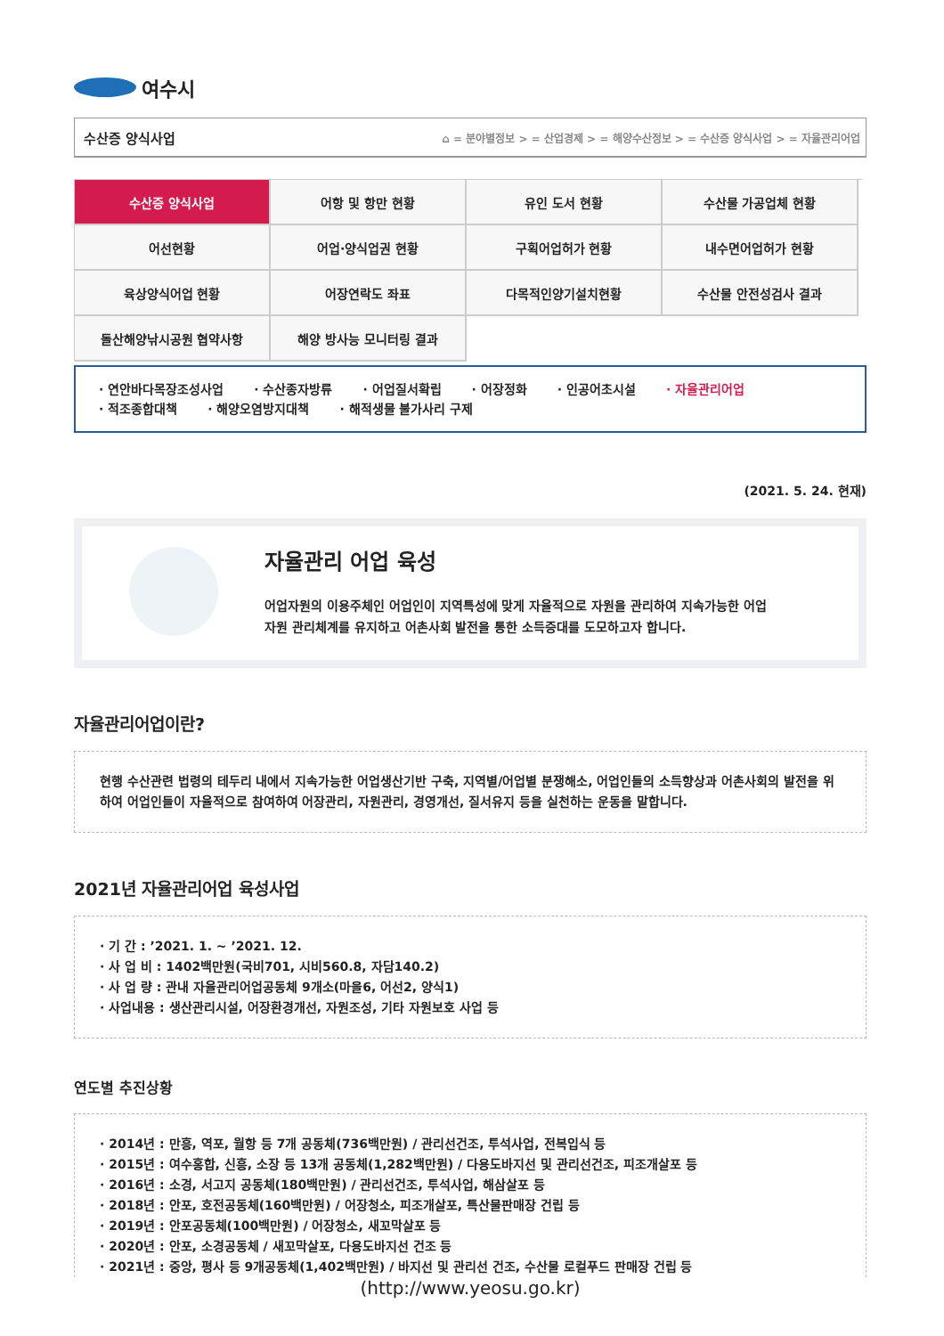여수시
수산증 양식사업 ⌂ = 분야별정보 > = 산업경제 > = 해양수산정보 > = 수산증 양식사업 > = 자율관리어업
수산증 양식사업
어항 및 항만 현황
유인 도서 현황
수산물 가공업체 현황
어선현황
어업·양식업권 현황
구획어업허가 현황
내수면어업허가 현황
육상양식어업 현황
어장연락도 좌표
다목적인양기설치현황
수산물 안전성검사 결과
돌산해양낚시공원 협약사항
해양 방사능 모니터링 결과
· 연안바다목장조성사업 · 수산종자방류 · 어업질서확립 · 어장정화 · 인공어초시설 · 자율관리어업
· 적조종합대책 · 해양오염방지대책 · 해적생물 불가사리 구제
(2021. 5. 24. 현재)
자율관리 어업 육성
어업자원의 이용주체인 어업인이 지역특성에 맞게 자율적으로 자원을 관리하여 지속가능한 어업
자원 관리체계를 유지하고 어촌사회 발전을 통한 소득증대를 도모하고자 합니다.
자율관리어업이란?
현행 수산관련 법령의 테두리 내에서 지속가능한 어업생산기반 구축, 지역별/어업별 분쟁해소, 어업인들의 소득향상과 어촌사회의 발전을 위하여 어업인들이 자율적으로 참여하여 어장관리, 자원관리, 경영개선, 질서유지 등을 실천하는 운동을 말합니다.
2021년 자율관리어업 육성사업
· 기 간 : ’2021. 1. ~ ’2021. 12.
· 사 업 비 : 1402백만원(국비701, 시비560.8, 자담140.2)
· 사 업 량 : 관내 자율관리어업공동체 9개소(마을6, 어선2, 양식1)
· 사업내용 : 생산관리시설, 어장환경개선, 자원조성, 기타 자원보호 사업 등
연도별 추진상황
· 2014년 : 만흥, 역포, 월항 등 7개 공동체(736백만원) / 관리선건조, 투석사업, 전복입식 등
· 2015년 : 여수홍합, 신흥, 소장 등 13개 공동체(1,282백만원) / 다용도바지선 및 관리선건조, 피조개살포 등
· 2016년 : 소경, 서고지 공동체(180백만원) / 관리선건조, 투석사업, 해삼살포 등
· 2018년 : 안포, 호전공동체(160백만원) / 어장청소, 피조개살포, 특산물판매장 건립 등
· 2019년 : 안포공동체(100백만원) / 어장청소, 새꼬막살포 등
· 2020년 : 안포, 소경공동체 / 새꼬막살포, 다용도바지선 건조 등
· 2021년 : 중앙, 평사 등 9개공동체(1,402백만원) / 바지선 및 관리선 건조, 수산물 로컬푸드 판매장 건립 등
(http://www.yeosu.go.kr)